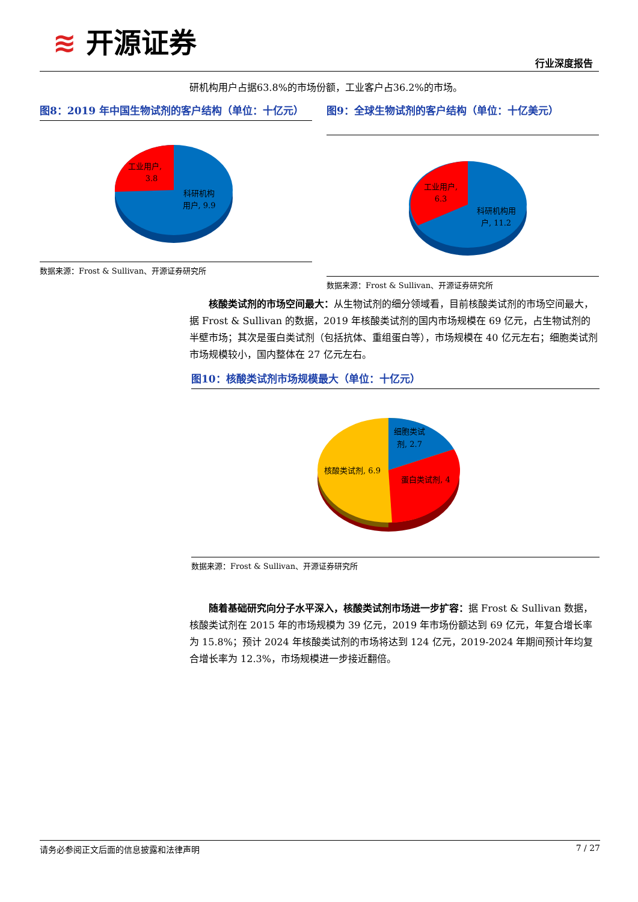≋ 开源证券
行业深度报告
研机构用户占据63.8%的市场份额，工业客户占36.2%的市场。
图8：2019 年中国生物试剂的客户结构（单位：十亿元）
工业用户,
3.8
科研机构
用户, 9.9
数据来源：Frost & Sullivan、开源证券研究所
图9：全球生物试剂的客户结构（单位：十亿美元）
工业用户,
6.3
科研机构用
户, 11.2
数据来源：Frost & Sullivan、开源证券研究所
　　核酸类试剂的市场空间最大：从生物试剂的细分领域看，目前核酸类试剂的市场空间最大，据 Frost & Sullivan 的数据，2019 年核酸类试剂的国内市场规模在 69 亿元，占生物试剂的半壁市场；其次是蛋白类试剂（包括抗体、重组蛋白等），市场规模在 40 亿元左右；细胞类试剂市场规模较小，国内整体在 27 亿元左右。
图10：核酸类试剂市场规模最大（单位：十亿元）
细胞类试
剂, 2.7
核酸类试剂, 6.9
蛋白类试剂, 4
数据来源：Frost & Sullivan、开源证券研究所
　　随着基础研究向分子水平深入，核酸类试剂市场进一步扩容：据 Frost & Sullivan 数据，核酸类试剂在 2015 年的市场规模为 39 亿元，2019 年市场份额达到 69 亿元，年复合增长率为 15.8%；预计 2024 年核酸类试剂的市场将达到 124 亿元，2019-2024 年期间预计年均复合增长率为 12.3%，市场规模进一步接近翻倍。
请务必参阅正文后面的信息披露和法律声明 7 / 27